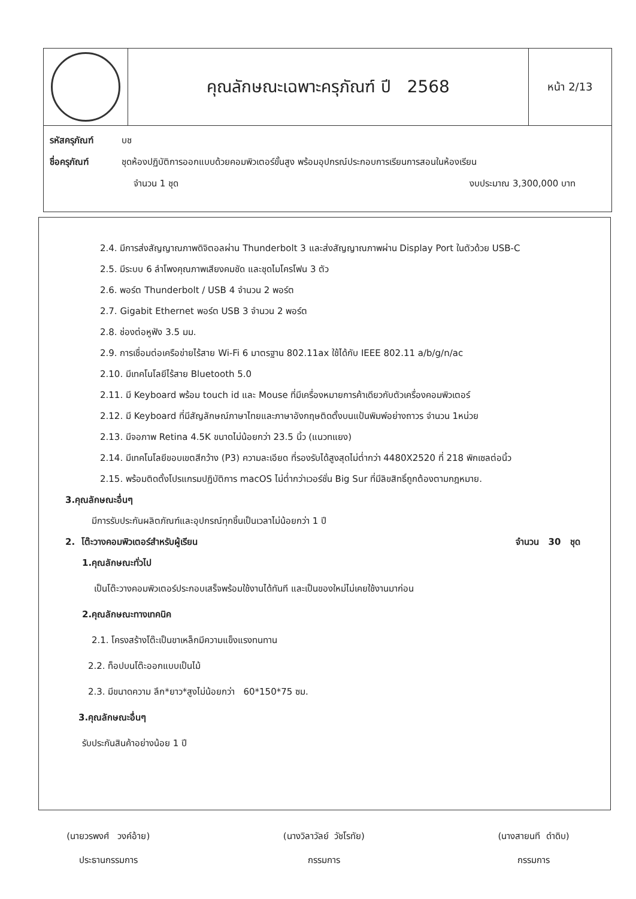คุณลักษณะเฉพาะครุภัณฑ์ ปี 2568
หน้า 2/13
รหัสครุภัณฑ์ บช
ชื่อครุภัณฑ์ ชุดห้องปฏิบัติการออกแบบด้วยคอมพิวเตอร์ขั้นสูง พร้อมอุปกรณ์ประกอบการเรียนการสอนในห้องเรียน
จำนวน 1 ชุด งบประมาณ 3,300,000 บาท
2.4. มีการส่งสัญญาณภาพดิจิตอลผ่าน Thunderbolt 3 และส่งสัญญาณภาพผ่าน Display Port ในตัวด้วย USB-C
2.5. มีระบบ 6 ลำโพงคุณภาพเสียงคมชัด และชุดไมโครโฟน 3 ตัว
2.6. พอร์ต Thunderbolt / USB 4 จำนวน 2 พอร์ต
2.7. Gigabit Ethernet พอร์ต USB 3 จำนวน 2 พอร์ต
2.8. ช่องต่อหูฟัง 3.5 มม.
2.9. การเชื่อมต่อเครือข่ายไร้สาย Wi-Fi 6 มาตรฐาน 802.11ax ใช้ได้กับ IEEE 802.11 a/b/g/n/ac
2.10. มีเทคโนโลยีไร้สาย Bluetooth 5.0
2.11. มี Keyboard พร้อม touch id และ Mouse ที่มีเครื่องหมายการค้าเดียวกับตัวเครื่องคอมพิวเตอร์
2.12. มี Keyboard ที่มีสัญลักษณ์ภาษาไทยและภาษาอังกฤษติดตั้งบนแป้นพิมพ์อย่างถาวร จำนวน 1หน่วย
2.13. มีจอภาพ Retina 4.5K ขนาดไม่น้อยกว่า 23.5 นิ้ว (แนวทแยง)
2.14. มีเทคโนโลยีขอบเขตสีกว้าง (P3) ความละเอียด ที่รองรับได้สูงสุดไม่ต่ำกว่า 4480X2520 ที่ 218 พิกเซลต่อนิ้ว
2.15. พร้อมติดตั้งโปรแกรมปฏิบัติการ macOS ไม่ต่ำกว่าเวอร์ชั่น Big Sur ที่มีลิขสิทธิ์ถูกต้องตามกฎหมาย.
3.คุณลักษณะอื่นๆ
มีการรับประกันผลิตภัณฑ์และอุปกรณ์ทุกชิ้นเป็นเวลาไม่น้อยกว่า 1 ปี
2. โต๊ะวางคอมพิวเตอร์สำหรับผู้เรียน จำนวน 30 ชุด
1.คุณลักษณะทั่วไป
เป็นโต๊ะวางคอมพิวเตอร์ประกอบเสร็จพร้อมใช้งานได้ทันที และเป็นของใหม่ไม่เคยใช้งานมาก่อน
2.คุณลักษณะทางเทคนิค
2.1. โครงสร้างโต๊ะเป็นขาเหล็กมีความแข็งแรงทนทาน
2.2. ท็อปบนโต๊ะออกแบบเป็นไม้
2.3. มีขนาดความ ลึก*ยาว*สูงไม่น้อยกว่า 60*150*75 ซม.
3.คุณลักษณะอื่นๆ
รับประกันสินค้าอย่างน้อย 1 ปี
(นายวรพงศ์ วงค์อ้าย)
ประธานกรรมการ
(นางวิลาวัลย์ วัชโรทัย)
กรรมการ
(นางสายนที ดำดิบ)
กรรมการ